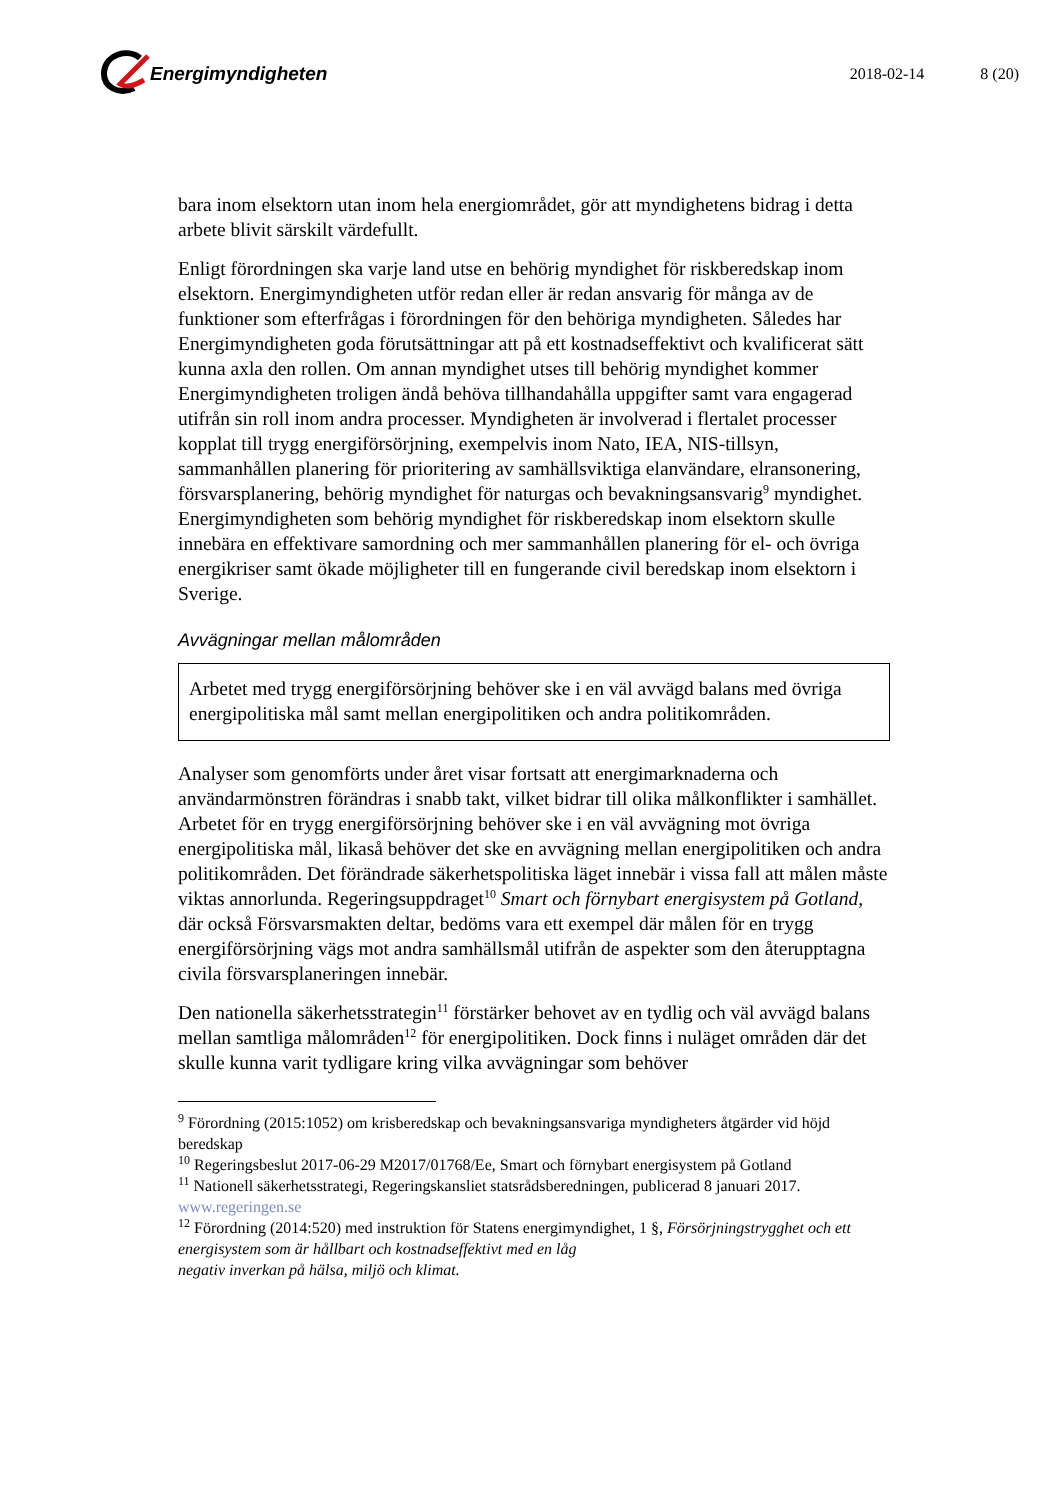Energimyndigheten
2018-02-14 8 (20)
bara inom elsektorn utan inom hela energiområdet, gör att myndighetens bidrag i detta arbete blivit särskilt värdefullt.
Enligt förordningen ska varje land utse en behörig myndighet för riskberedskap inom elsektorn. Energimyndigheten utför redan eller är redan ansvarig för många av de funktioner som efterfrågas i förordningen för den behöriga myndigheten. Således har Energimyndigheten goda förutsättningar att på ett kostnadseffektivt och kvalificerat sätt kunna axla den rollen. Om annan myndighet utses till behörig myndighet kommer Energimyndigheten troligen ändå behöva tillhandahålla uppgifter samt vara engagerad utifrån sin roll inom andra processer. Myndigheten är involverad i flertalet processer kopplat till trygg energiförsörjning, exempelvis inom Nato, IEA, NIS-tillsyn, sammanhållen planering för prioritering av samhällsviktiga elanvändare, elransonering, försvarsplanering, behörig myndighet för naturgas och bevakningsansvarig<sup>9</sup> myndighet. Energimyndigheten som behörig myndighet för riskberedskap inom elsektorn skulle innebära en effektivare samordning och mer sammanhållen planering för el- och övriga energikriser samt ökade möjligheter till en fungerande civil beredskap inom elsektorn i Sverige.
Avvägningar mellan målområden
Arbetet med trygg energiförsörjning behöver ske i en väl avvägd balans med övriga energipolitiska mål samt mellan energipolitiken och andra politikområden.
Analyser som genomförts under året visar fortsatt att energimarknaderna och användarmönstren förändras i snabb takt, vilket bidrar till olika målkonflikter i samhället. Arbetet för en trygg energiförsörjning behöver ske i en väl avvägning mot övriga energipolitiska mål, likaså behöver det ske en avvägning mellan energipolitiken och andra politikområden. Det förändrade säkerhetspolitiska läget innebär i vissa fall att målen måste viktas annorlunda. Regeringsuppdraget<sup>10</sup> Smart och förnybart energisystem på Gotland, där också Försvarsmakten deltar, bedöms vara ett exempel där målen för en trygg energiförsörjning vägs mot andra samhällsmål utifrån de aspekter som den återupptagna civila försvarsplaneringen innebär.
Den nationella säkerhetsstrategin<sup>11</sup> förstärker behovet av en tydlig och väl avvägd balans mellan samtliga målområden<sup>12</sup> för energipolitiken. Dock finns i nuläget områden där det skulle kunna varit tydligare kring vilka avvägningar som behöver
<sup>9</sup> Förordning (2015:1052) om krisberedskap och bevakningsansvariga myndigheters åtgärder vid höjd beredskap
<sup>10</sup> Regeringsbeslut 2017-06-29 M2017/01768/Ee, Smart och förnybart energisystem på Gotland
<sup>11</sup> Nationell säkerhetsstrategi, Regeringskansliet statsrådsberedningen, publicerad 8 januari 2017. www.regeringen.se
<sup>12</sup> Förordning (2014:520) med instruktion för Statens energimyndighet, 1 §, Försörjningstrygghet och ett energisystem som är hållbart och kostnadseffektivt med en låg
negativ inverkan på hälsa, miljö och klimat.